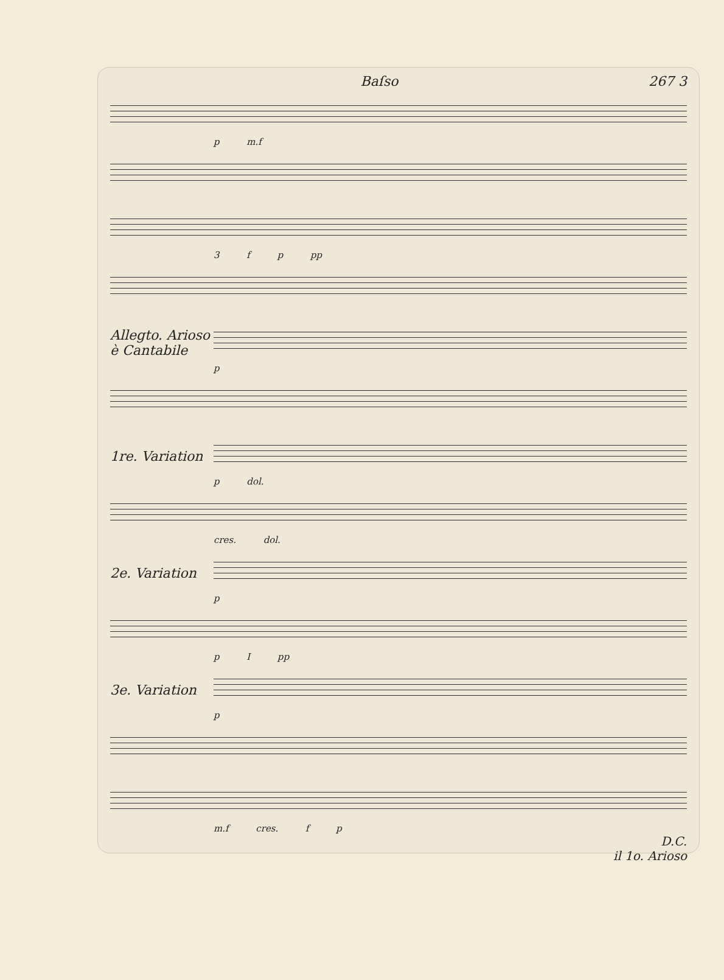Baſso 267 3
p m.f
3 f p pp
Allegto. Arioso è Cantabile
p
1re. Variation
p dol.
cres. dol.
2e. Variation
p
p I pp
3e. Variation
p
m.f cres. f p
D.C.
il 1o. Arioso